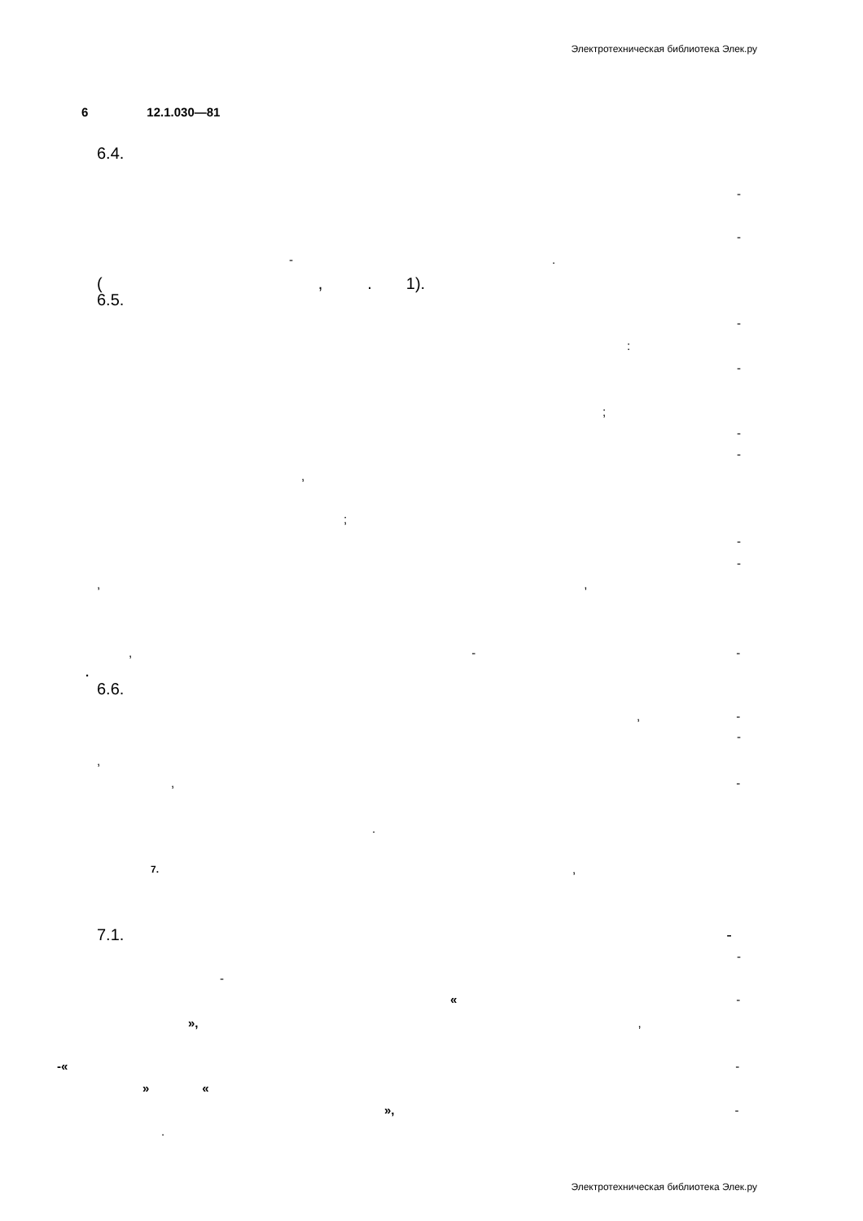Электротехническая библиотека Элек.ру
6 12.1.030—81
6.4.
-
-
-.
(,. 1).
6.5.
-
:
-
;
-
-
,
;
-
-
,,
, - -
.
6.6.
, -
-
,
, -
.
7.,
7.1. -
-
-
« -
»,,
-« -
» «
», -
.
Электротехническая библиотека Элек.ру